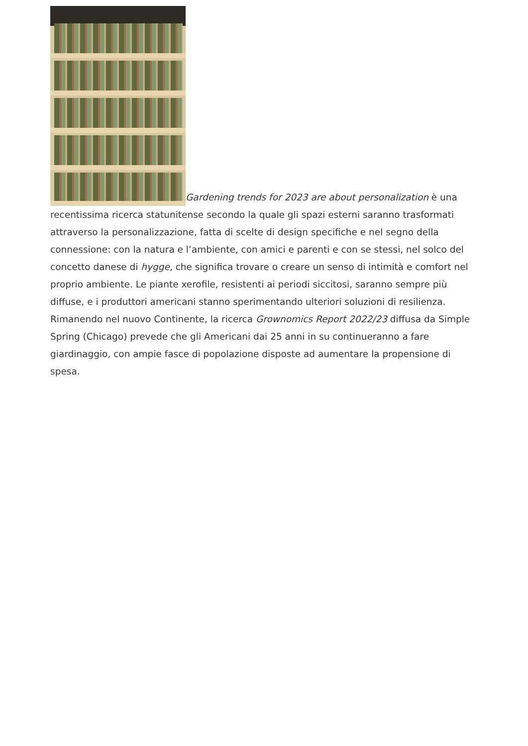Gardening trends for 2023 are about personalization è una recentissima ricerca statunitense secondo la quale gli spazi esterni saranno trasformati attraverso la personalizzazione, fatta di scelte di design specifiche e nel segno della connessione: con la natura e l’ambiente, con amici e parenti e con se stessi, nel solco del concetto danese di hygge, che significa trovare o creare un senso di intimità e comfort nel proprio ambiente. Le piante xerofile, resistenti ai periodi siccitosi, saranno sempre più diffuse, e i produttori americani stanno sperimentando ulteriori soluzioni di resilienza. Rimanendo nel nuovo Continente, la ricerca Grownomics Report 2022/23 diffusa da Simple Spring (Chicago) prevede che gli Americani dai 25 anni in su continueranno a fare giardinaggio, con ampie fasce di popolazione disposte ad aumentare la propensione di spesa.